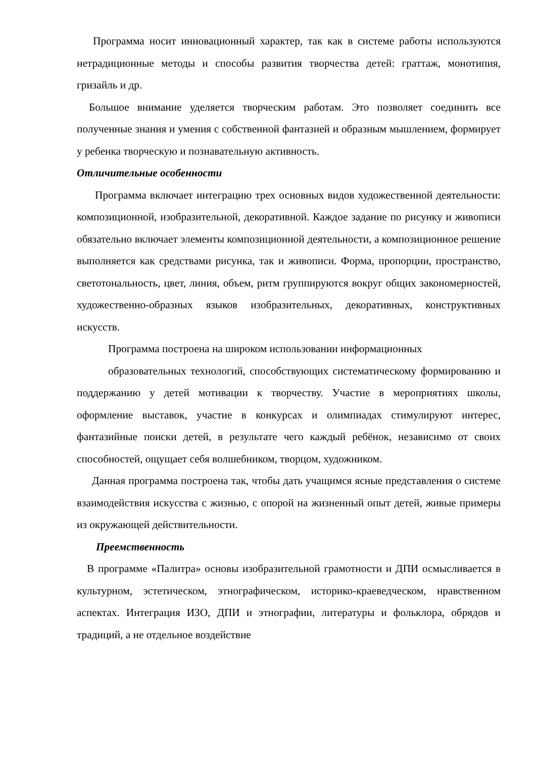Программа носит инновационный характер, так как в системе работы используются нетрадиционные методы и способы развития творчества детей: граттаж, монотипия, гризайль и др.
Большое внимание уделяется творческим работам. Это позволяет соединить все полученные знания и умения с собственной фантазией и образным мышлением, формирует у ребенка творческую и познавательную активность.
Отличительные особенности
Программа включает интеграцию трех основных видов художественной деятельности: композиционной, изобразительной, декоративной. Каждое задание по рисунку и живописи обязательно включает элементы композиционной деятельности, а композиционное решение выполняется как средствами рисунка, так и живописи. Форма, пропорции, пространство, светотональность, цвет, линия, объем, ритм группируются вокруг общих закономерностей, художественно-образных языков изобразительных, декоративных, конструктивных искусств.
Программа построена на широком использовании информационных
образовательных технологий, способствующих систематическому формированию и поддержанию у детей мотивации к творчеству. Участие в мероприятиях школы, оформление выставок, участие в конкурсах и олимпиадах стимулируют интерес, фантазийные поиски детей, в результате чего каждый ребёнок, независимо от своих способностей, ощущает себя волшебником, творцом, художником.
Данная программа построена так, чтобы дать учащимся ясные представления о системе взаимодействия искусства с жизнью, с опорой на жизненный опыт детей, живые примеры из окружающей действительности.
Преемственность
В программе «Палитра» основы изобразительной грамотности и ДПИ осмысливается в культурном, эстетическом, этнографическом, историко-краеведческом, нравственном аспектах. Интеграция ИЗО, ДПИ и этнографии, литературы и фольклора, обрядов и традиций, а не отдельное воздействие